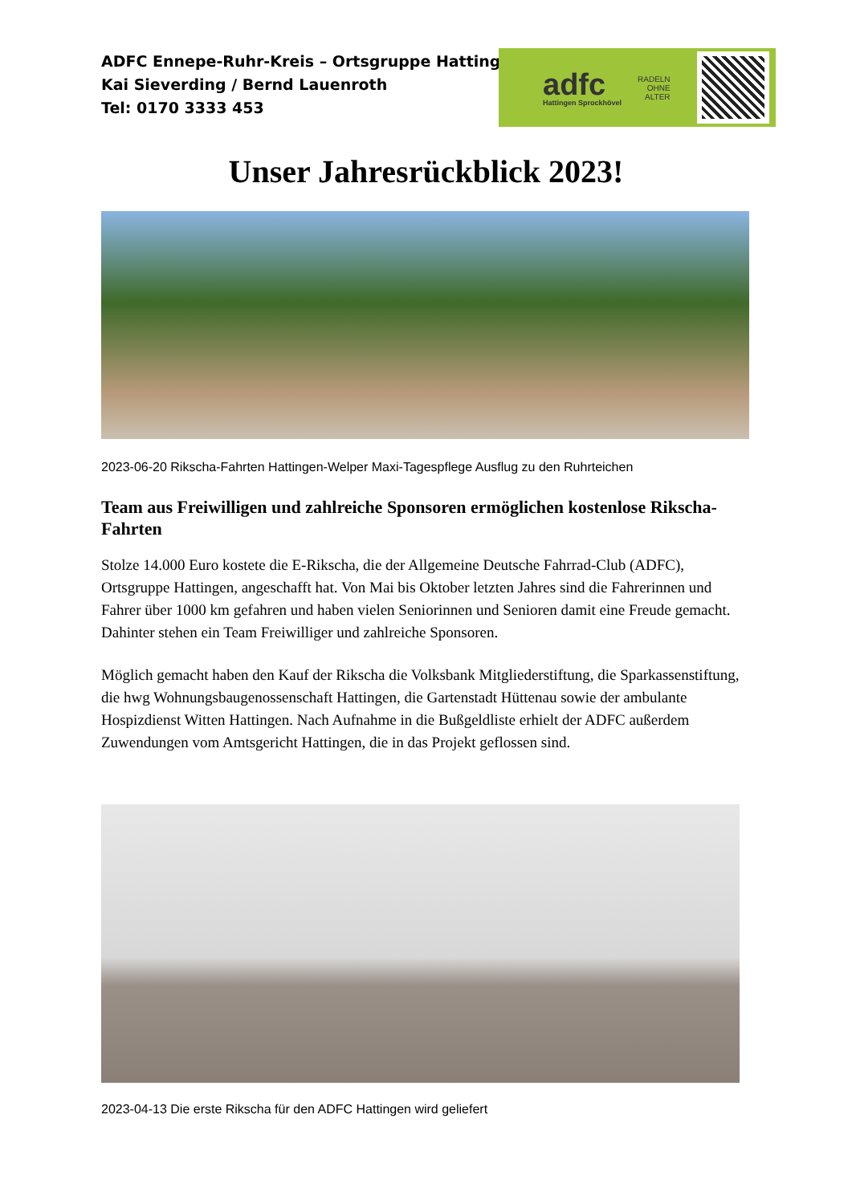ADFC Ennepe-Ruhr-Kreis – Ortsgruppe Hattingen
Kai Sieverding / Bernd Lauenroth
Tel: 0170 3333 453
adfc
Hattingen Sprockhövel
RADELN
OHNE
ALTER
Unser Jahresrückblick 2023!
2023-06-20 Rikscha-Fahrten Hattingen-Welper Maxi-Tagespflege Ausflug zu den Ruhrteichen
Team aus Freiwilligen und zahlreiche Sponsoren ermöglichen kostenlose Rikscha-Fahrten
Stolze 14.000 Euro kostete die E-Rikscha, die der Allgemeine Deutsche Fahrrad-Club (ADFC), Ortsgruppe Hattingen, angeschafft hat. Von Mai bis Oktober letzten Jahres sind die Fahrerinnen und Fahrer über 1000 km gefahren und haben vielen Seniorinnen und Senioren damit eine Freude gemacht. Dahinter stehen ein Team Freiwilliger und zahlreiche Sponsoren.
Möglich gemacht haben den Kauf der Rikscha die Volksbank Mitgliederstiftung, die Sparkassenstiftung, die hwg Wohnungsbaugenossenschaft Hattingen, die Gartenstadt Hüttenau sowie der ambulante Hospizdienst Witten Hattingen. Nach Aufnahme in die Bußgeldliste erhielt der ADFC außerdem Zuwendungen vom Amtsgericht Hattingen, die in das Projekt geflossen sind.
2023-04-13 Die erste Rikscha für den ADFC Hattingen wird geliefert